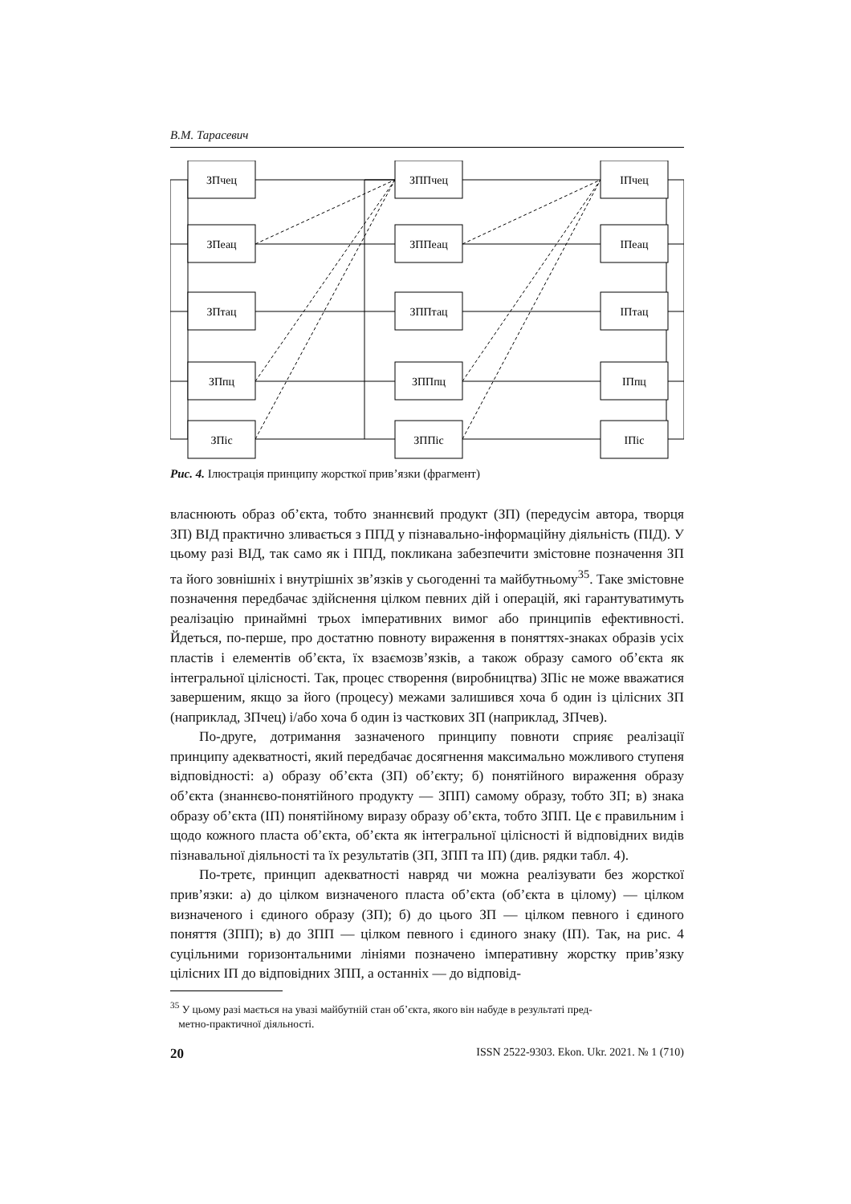В.М. Тарасевич
ЗПчец
ЗПеац
ЗПтац
ЗПпц
ЗПіс
ЗППчец
ЗППеац
ЗППтац
ЗППпц
ЗППіс
ІПчец
ІПеац
ІПтац
ІПпц
ІПіс
Рис. 4. Ілюстрація принципу жорсткої прив’язки (фрагмент)
власнюють образ об’єкта, тобто знаннєвий продукт (ЗП) (передусім автора, творця ЗП) ВІД практично зливається з ППД у пізнавально-інформаційну діяльність (ПІД). У цьому разі ВІД, так само як і ППД, покликана забезпечити змістовне позначення ЗП та його зовнішніх і внутрішніх зв’язків у сьогоденні та майбутньому<sup>35</sup>. Таке змістовне позначення передбачає здійснення цілком певних дій і операцій, які гарантуватимуть реалізацію принаймні трьох імперативних вимог або принципів ефективності. Йдеться, по-перше, про достатню повноту вираження в поняттях-знаках образів усіх пластів і елементів об’єкта, їх взаємозв’язків, а також образу самого об’єкта як інтегральної цілісності. Так, процес створення (виробництва) ЗПіс не може вважатися завершеним, якщо за його (процесу) межами залишився хоча б один із цілісних ЗП (наприклад, ЗПчец) і/або хоча б один із часткових ЗП (наприклад, ЗПчев).
По-друге, дотримання зазначеного принципу повноти сприяє реалізації принципу адекватності, який передбачає досягнення максимально можливого ступеня відповідності: а) образу об’єкта (ЗП) об’єкту; б) понятійного вираження образу об’єкта (знаннєво-понятійного продукту — ЗПП) самому образу, тобто ЗП; в) знака образу об’єкта (ІП) понятійному виразу образу об’єкта, тобто ЗПП. Це є правильним і щодо кожного пласта об’єкта, об’єкта як інтегральної цілісності й відповідних видів пізнавальної діяльності та їх результатів (ЗП, ЗПП та ІП) (див. рядки табл. 4).
По-третє, принцип адекватності навряд чи можна реалізувати без жорсткої прив’язки: а) до цілком визначеного пласта об’єкта (об’єкта в цілому) — цілком визначеного і єдиного образу (ЗП); б) до цього ЗП — цілком певного і єдиного поняття (ЗПП); в) до ЗПП — цілком певного і єдиного знаку (ІП). Так, на рис. 4 суцільними горизонтальними лініями позначено імперативну жорстку прив’язку цілісних ІП до відповідних ЗПП, а останніх — до відповід-
<sup>35</sup> У цьому разі мається на увазі майбутній стан об’єкта, якого він набуде в результаті пред-
метно-практичної діяльності.
20 ISSN 2522-9303. Ekon. Ukr. 2021. № 1 (710)